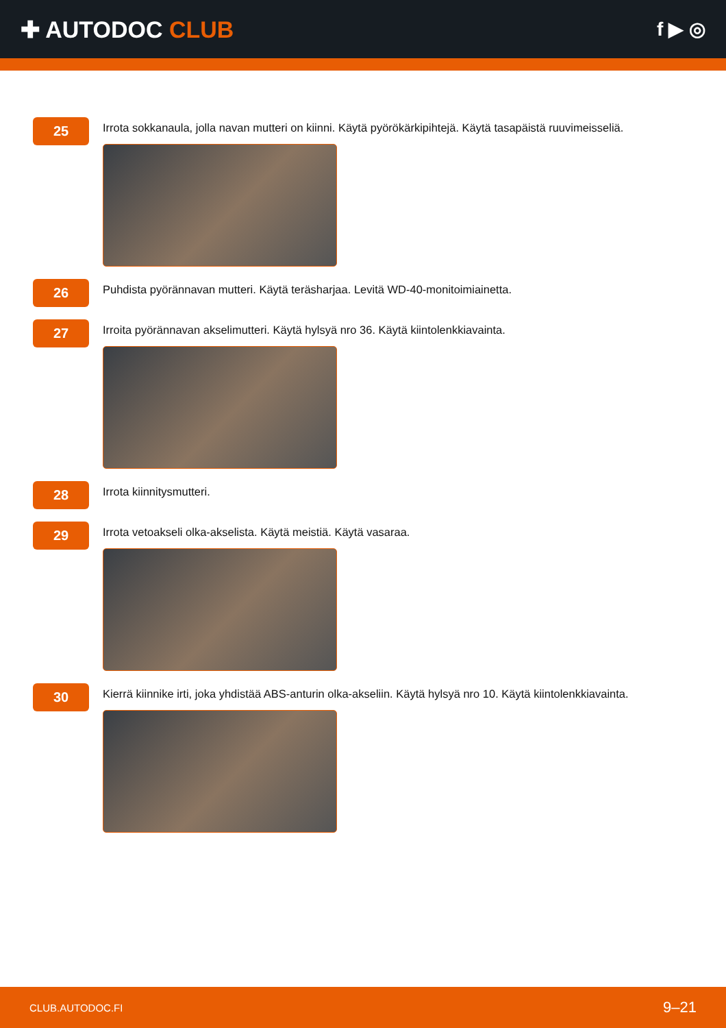✚ AUTODOC CLUB
f ▶ ◎
25
Irrota sokkanaula, jolla navan mutteri on kiinni. Käytä pyörökärkipihtejä. Käytä tasapäistä ruuvimeisseliä.
26
Puhdista pyörännavan mutteri. Käytä teräsharjaa. Levitä WD-40-monitoimiainetta.
27
Irroita pyörännavan akselimutteri. Käytä hylsyä nro 36. Käytä kiintolenkkiavainta.
28
Irrota kiinnitysmutteri.
29
Irrota vetoakseli olka-akselista. Käytä meistiä. Käytä vasaraa.
30
Kierrä kiinnike irti, joka yhdistää ABS-anturin olka-akseliin. Käytä hylsyä nro 10. Käytä kiintolenkkiavainta.
CLUB.AUTODOC.FI 9–21